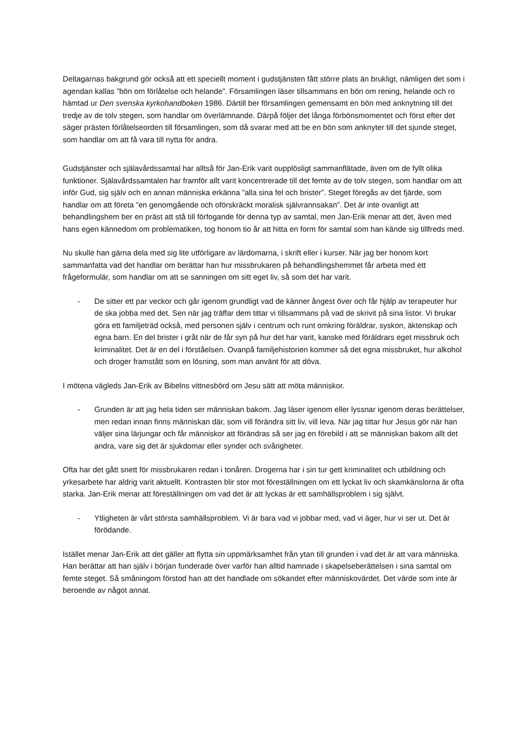Deltagarnas bakgrund gör också att ett speciellt moment i gudstjänsten fått större plats än brukligt, nämligen det som i agendan kallas ”bön om förlåtelse och helande”. Församlingen läser tillsammans en bön om rening, helande och ro hämtad ur Den svenska kyrkohandboken 1986. Därtill ber församlingen gemensamt en bön med anknytning till det tredje av de tolv stegen, som handlar om överlämnande. Därpå följer det långa förbönsmomentet och först efter det säger prästen förlåtelseorden till församlingen, som då svarar med att be en bön som anknyter till det sjunde steget, som handlar om att få vara till nytta för andra.
Gudstjänster och själavårdssamtal har alltså för Jan-Erik varit oupplösligt sammanflätade, även om de fyllt olika funktioner. Själavårdssamtalen har framför allt varit koncentrerade till det femte av de tolv stegen, som handlar om att inför Gud, sig själv och en annan människa erkänna ”alla sina fel och brister”. Steget föregås av det fjärde, som handlar om att företa ”en genomgående och oförskräckt moralisk självrannsakan”. Det är inte ovanligt att behandlingshem ber en präst att stå till förfogande för denna typ av samtal, men Jan-Erik menar att det, även med hans egen kännedom om problematiken, tog honom tio år att hitta en form för samtal som han kände sig tillfreds med.
Nu skulle han gärna dela med sig lite utförligare av lärdomarna, i skrift eller i kurser. När jag ber honom kort sammanfatta vad det handlar om berättar han hur missbrukaren på behandlingshemmet får arbeta med ett frågeformulär, som handlar om att se sanningen om sitt eget liv, så som det har varit.
- De sitter ett par veckor och går igenom grundligt vad de känner ångest över och får hjälp av terapeuter hur de ska jobba med det. Sen när jag träffar dem tittar vi tillsammans på vad de skrivit på sina listor. Vi brukar göra ett familjeträd också, med personen själv i centrum och runt omkring föräldrar, syskon, äktenskap och egna barn. En del brister i gråt när de får syn på hur det har varit, kanske med föräldrars eget missbruk och kriminalitet. Det är en del i förståelsen. Ovanpå familjehistorien kommer så det egna missbruket, hur alkohol och droger framstått som en lösning, som man använt för att döva.
I mötena vägleds Jan-Erik av Bibelns vittnesbörd om Jesu sätt att möta människor.
- Grunden är att jag hela tiden ser människan bakom. Jag läser igenom eller lyssnar igenom deras berättelser, men redan innan finns människan där, som vill förändra sitt liv, vill leva. När jag tittar hur Jesus gör när han väljer sina lärjungar och får människor att förändras så ser jag en förebild i att se människan bakom allt det andra, vare sig det är sjukdomar eller synder och svårigheter.
Ofta har det gått snett för missbrukaren redan i tonåren. Drogerna har i sin tur gett kriminalitet och utbildning och yrkesarbete har aldrig varit aktuellt. Kontrasten blir stor mot föreställningen om ett lyckat liv och skamkänslorna är ofta starka. Jan-Erik menar att föreställningen om vad det är att lyckas är ett samhällsproblem i sig självt.
- Ytligheten är vårt största samhällsproblem. Vi är bara vad vi jobbar med, vad vi äger, hur vi ser ut. Det är förödande.
Istället menar Jan-Erik att det gäller att flytta sin uppmärksamhet från ytan till grunden i vad det är att vara människa. Han berättar att han själv i början funderade över varför han alltid hamnade i skapelseberättelsen i sina samtal om femte steget. Så småningom förstod han att det handlade om sökandet efter människovärdet. Det värde som inte är beroende av något annat.